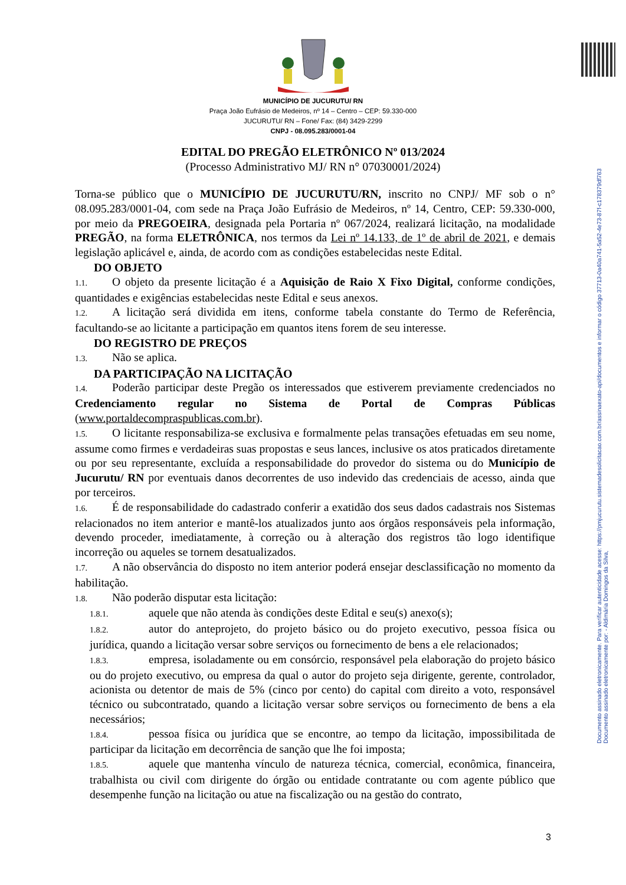Documento assinado eletronicamente. Para verificar autenticidade acesse: https://pmjucurutu.sistemadesolicitacao.com.br/assinaexato-api/documentos e informar o código 37713-0a40a741-5a52-4e73-87f-c178379df763
Documento assinado eletronicamente por: - Aldimária Domingos da Silva,
MUNICÍPIO DE JUCURUTU/ RN
Praça João Eufrásio de Medeiros, nº 14 – Centro – CEP: 59.330-000
JUCURUTU/ RN – Fone/ Fax: (84) 3429-2299
CNPJ - 08.095.283/0001-04
EDITAL DO PREGÃO ELETRÔNICO Nº 013/2024
(Processo Administrativo MJ/ RN n° 07030001/2024)
Torna-se público que o MUNICÍPIO DE JUCURUTU/RN, inscrito no CNPJ/ MF sob o n° 08.095.283/0001-04, com sede na Praça João Eufrásio de Medeiros, nº 14, Centro, CEP: 59.330-000, por meio da PREGOEIRA, designada pela Portaria nº 067/2024, realizará licitação, na modalidade PREGÃO, na forma ELETRÔNICA, nos termos da Lei nº 14.133, de 1º de abril de 2021, e demais legislação aplicável e, ainda, de acordo com as condições estabelecidas neste Edital.
DO OBJETO
1.1. O objeto da presente licitação é a Aquisição de Raio X Fixo Digital, conforme condições, quantidades e exigências estabelecidas neste Edital e seus anexos.
1.2. A licitação será dividida em itens, conforme tabela constante do Termo de Referência, facultando-se ao licitante a participação em quantos itens forem de seu interesse.
DO REGISTRO DE PREÇOS
1.3. Não se aplica.
DA PARTICIPAÇÃO NA LICITAÇÃO
1.4. Poderão participar deste Pregão os interessados que estiverem previamente credenciados no Credenciamento regular no Sistema de Portal de Compras Públicas (www.portaldecompraspublicas.com.br).
1.5. O licitante responsabiliza-se exclusiva e formalmente pelas transações efetuadas em seu nome, assume como firmes e verdadeiras suas propostas e seus lances, inclusive os atos praticados diretamente ou por seu representante, excluída a responsabilidade do provedor do sistema ou do Município de Jucurutu/ RN por eventuais danos decorrentes de uso indevido das credenciais de acesso, ainda que por terceiros.
1.6. É de responsabilidade do cadastrado conferir a exatidão dos seus dados cadastrais nos Sistemas relacionados no item anterior e mantê-los atualizados junto aos órgãos responsáveis pela informação, devendo proceder, imediatamente, à correção ou à alteração dos registros tão logo identifique incorreção ou aqueles se tornem desatualizados.
1.7. A não observância do disposto no item anterior poderá ensejar desclassificação no momento da habilitação.
1.8. Não poderão disputar esta licitação:
1.8.1. aquele que não atenda às condições deste Edital e seu(s) anexo(s);
1.8.2. autor do anteprojeto, do projeto básico ou do projeto executivo, pessoa física ou jurídica, quando a licitação versar sobre serviços ou fornecimento de bens a ele relacionados;
1.8.3. empresa, isoladamente ou em consórcio, responsável pela elaboração do projeto básico ou do projeto executivo, ou empresa da qual o autor do projeto seja dirigente, gerente, controlador, acionista ou detentor de mais de 5% (cinco por cento) do capital com direito a voto, responsável técnico ou subcontratado, quando a licitação versar sobre serviços ou fornecimento de bens a ela necessários;
1.8.4. pessoa física ou jurídica que se encontre, ao tempo da licitação, impossibilitada de participar da licitação em decorrência de sanção que lhe foi imposta;
1.8.5. aquele que mantenha vínculo de natureza técnica, comercial, econômica, financeira, trabalhista ou civil com dirigente do órgão ou entidade contratante ou com agente público que desempenhe função na licitação ou atue na fiscalização ou na gestão do contrato,
3